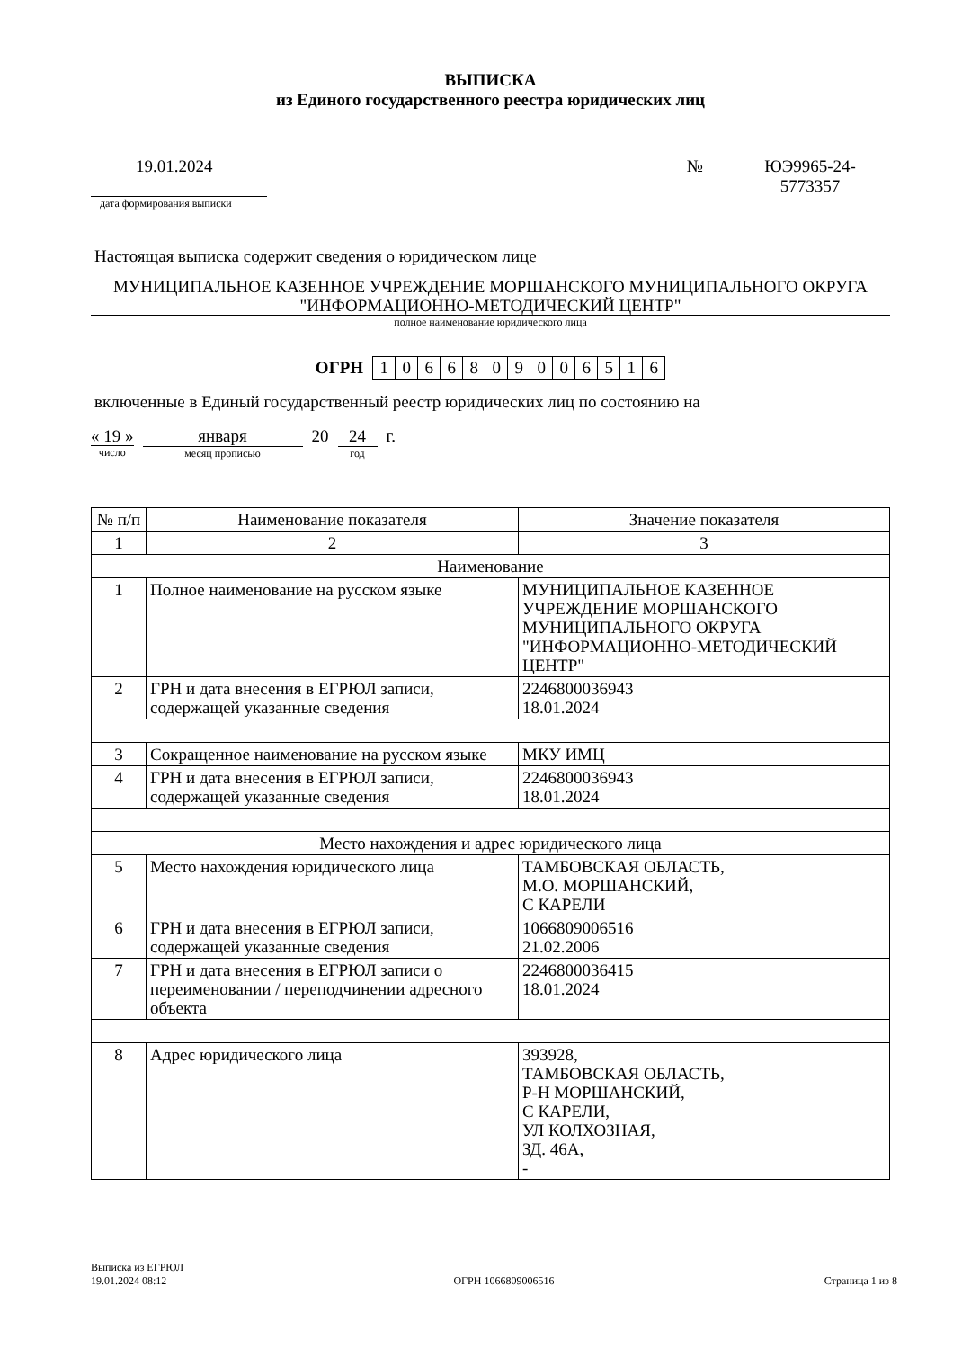ВЫПИСКА
из Единого государственного реестра юридических лиц
19.01.2024
дата формирования выписки
№ ЮЭ9965-24-
5773357
Настоящая выписка содержит сведения о юридическом лице
МУНИЦИПАЛЬНОЕ КАЗЕННОЕ УЧРЕЖДЕНИЕ МОРШАНСКОГО МУНИЦИПАЛЬНОГО ОКРУГА "ИНФОРМАЦИОННО-МЕТОДИЧЕСКИЙ ЦЕНТР"
полное наименование юридического лица
ОГРН
| 1 | 0 | 6 | 6 | 8 | 0 | 9 | 0 | 0 | 6 | 5 | 1 | 6 |
включенные в Единый государственный реестр юридических лиц по состоянию на
« 19 »
число
января
месяц прописью
20 24
год
г.
| № п/п | Наименование показателя | Значение показателя |
| --- | --- | --- |
| 1 | 2 | 3 |
| Наименование | | |
| 1 | Полное наименование на русском языке | МУНИЦИПАЛЬНОЕ КАЗЕННОЕ УЧРЕЖДЕНИЕ МОРШАНСКОГО МУНИЦИПАЛЬНОГО ОКРУГА "ИНФОРМАЦИОННО-МЕТОДИЧЕСКИЙ ЦЕНТР" |
| 2 | ГРН и дата внесения в ЕГРЮЛ записи, содержащей указанные сведения | 2246800036943 18.01.2024 |
| 3 | Сокращенное наименование на русском языке | МКУ ИМЦ |
| 4 | ГРН и дата внесения в ЕГРЮЛ записи, содержащей указанные сведения | 2246800036943 18.01.2024 |
| Место нахождения и адрес юридического лица | | |
| 5 | Место нахождения юридического лица | ТАМБОВСКАЯ ОБЛАСТЬ, М.О. МОРШАНСКИЙ, С КАРЕЛИ |
| 6 | ГРН и дата внесения в ЕГРЮЛ записи, содержащей указанные сведения | 1066809006516 21.02.2006 |
| 7 | ГРН и дата внесения в ЕГРЮЛ записи о переименовании / переподчинении адресного объекта | 2246800036415 18.01.2024 |
| 8 | Адрес юридического лица | 393928, ТАМБОВСКАЯ ОБЛАСТЬ, Р-Н МОРШАНСКИЙ, С КАРЕЛИ, УЛ КОЛХОЗНАЯ, ЗД. 46А, - |
Выписка из ЕГРЮЛ
19.01.2024 08:12
ОГРН 1066809006516
Страница 1 из 8